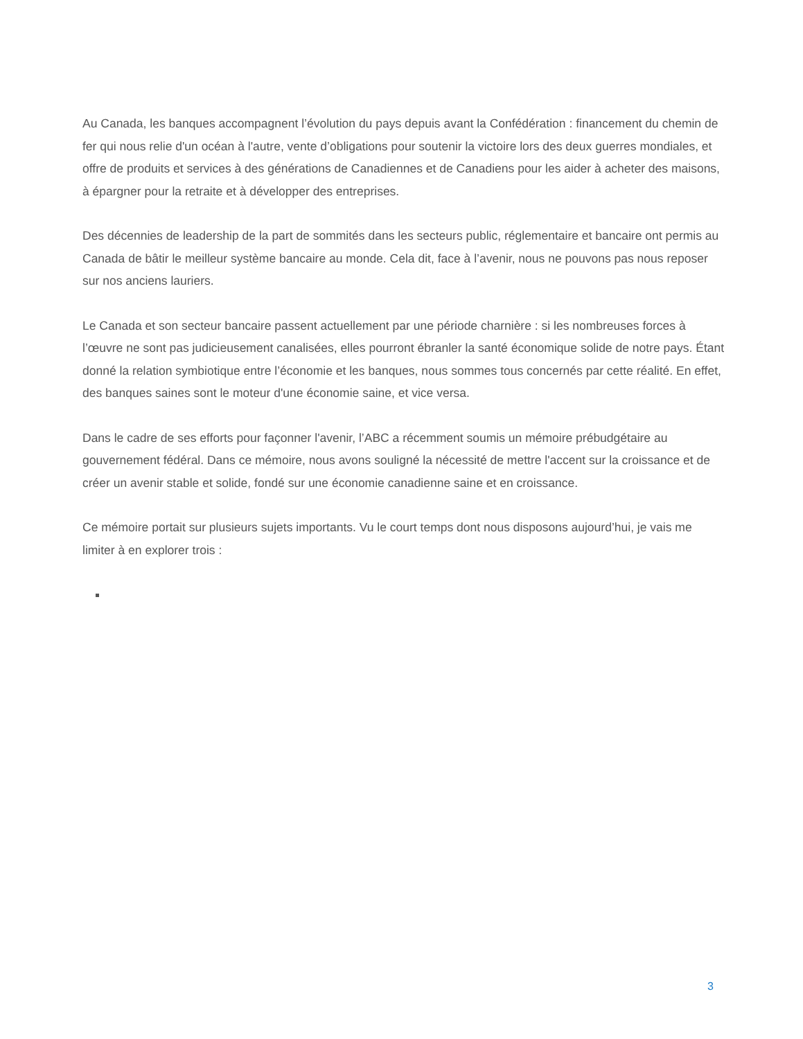Au Canada, les banques accompagnent l’évolution du pays depuis avant la Confédération : financement du chemin de fer qui nous relie d'un océan à l'autre, vente d’obligations pour soutenir la victoire lors des deux guerres mondiales, et offre de produits et services à des générations de Canadiennes et de Canadiens pour les aider à acheter des maisons, à épargner pour la retraite et à développer des entreprises.
Des décennies de leadership de la part de sommités dans les secteurs public, réglementaire et bancaire ont permis au Canada de bâtir le meilleur système bancaire au monde. Cela dit, face à l’avenir, nous ne pouvons pas nous reposer sur nos anciens lauriers.
Le Canada et son secteur bancaire passent actuellement par une période charnière : si les nombreuses forces à l’œuvre ne sont pas judicieusement canalisées, elles pourront ébranler la santé économique solide de notre pays. Étant donné la relation symbiotique entre l’économie et les banques, nous sommes tous concernés par cette réalité. En effet, des banques saines sont le moteur d'une économie saine, et vice versa.
Dans le cadre de ses efforts pour façonner l'avenir, l’ABC a récemment soumis un mémoire prébudgétaire au gouvernement fédéral. Dans ce mémoire, nous avons souligné la nécessité de mettre l'accent sur la croissance et de créer un avenir stable et solide, fondé sur une économie canadienne saine et en croissance.
Ce mémoire portait sur plusieurs sujets importants. Vu le court temps dont nous disposons aujourd’hui, je vais me limiter à en explorer trois :
3